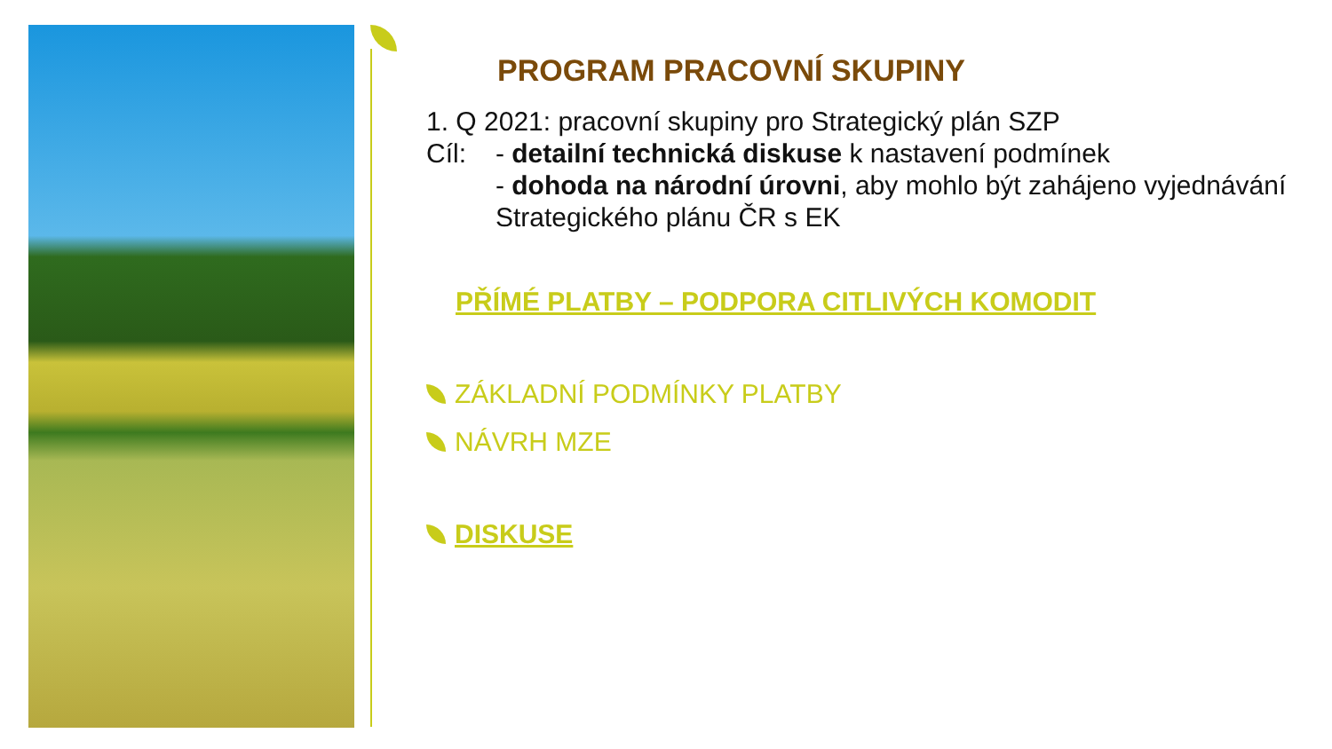PROGRAM PRACOVNÍ SKUPINY
1. Q 2021: pracovní skupiny pro Strategický plán SZP
Cíl: - detailní technická diskuse k nastavení podmínek
- dohoda na národní úrovni, aby mohlo být zahájeno vyjednávání Strategického plánu ČR s EK
PŘÍMÉ PLATBY – PODPORA CITLIVÝCH KOMODIT
ZÁKLADNÍ PODMÍNKY PLATBY
NÁVRH MZE
DISKUSE